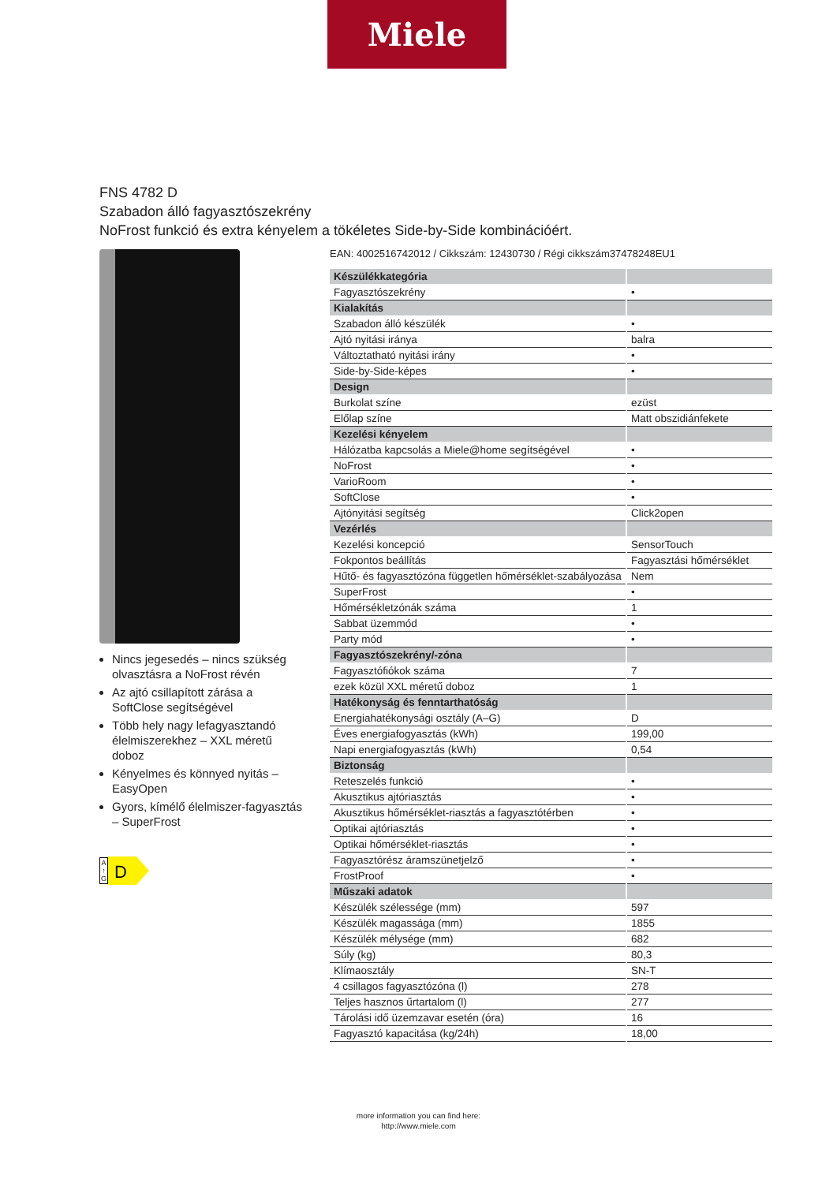Miele
FNS 4782 D
Szabadon álló fagyasztószekrény
NoFrost funkció és extra kényelem a tökéletes Side-by-Side kombinációért.
Nincs jegesedés – nincs szükség olvasztásra a NoFrost révén
Az ajtó csillapított zárása a SoftClose segítségével
Több hely nagy lefagyasztandó élelmiszerekhez – XXL méretű doboz
Kényelmes és könnyed nyitás – EasyOpen
Gyors, kímélő élelmiszer-fagyasztás – SuperFrost
A
↑
G
D
EAN: 4002516742012 / Cikkszám: 12430730 / Régi cikkszám37478248EU1
| Készülékkategória | |
| Fagyasztószekrény | • |
| Kialakítás | |
| Szabadon álló készülék | • |
| Ajtó nyitási iránya | balra |
| Változtatható nyitási irány | • |
| Side-by-Side-képes | • |
| Design | |
| Burkolat színe | ezüst |
| Előlap színe | Matt obszidiánfekete |
| Kezelési kényelem | |
| Hálózatba kapcsolás a Miele@home segítségével | • |
| NoFrost | • |
| VarioRoom | • |
| SoftClose | • |
| Ajtónyitási segítség | Click2open |
| Vezérlés | |
| Kezelési koncepció | SensorTouch |
| Fokpontos beállítás | Fagyasztási hőmérséklet |
| Hűtő- és fagyasztózóna független hőmérséklet-szabályozása | Nem |
| SuperFrost | • |
| Hőmérsékletzónák száma | 1 |
| Sabbat üzemmód | • |
| Party mód | • |
| Fagyasztószekrény/-zóna | |
| Fagyasztófiókok száma | 7 |
| ezek közül XXL méretű doboz | 1 |
| Hatékonyság és fenntarthatóság | |
| Energiahatékonysági osztály (A–G) | D |
| Éves energiafogyasztás (kWh) | 199,00 |
| Napi energiafogyasztás (kWh) | 0,54 |
| Biztonság | |
| Reteszelés funkció | • |
| Akusztikus ajtóriasztás | • |
| Akusztikus hőmérséklet-riasztás a fagyasztótérben | • |
| Optikai ajtóriasztás | • |
| Optikai hőmérséklet-riasztás | • |
| Fagyasztórész áramszünetjelző | • |
| FrostProof | • |
| Műszaki adatok | |
| Készülék szélessége (mm) | 597 |
| Készülék magassága (mm) | 1855 |
| Készülék mélysége (mm) | 682 |
| Súly (kg) | 80,3 |
| Klímaosztály | SN-T |
| 4 csillagos fagyasztózóna (l) | 278 |
| Teljes hasznos űrtartalom (l) | 277 |
| Tárolási idő üzemzavar esetén (óra) | 16 |
| Fagyasztó kapacitása (kg/24h) | 18,00 |
more information you can find here:
http://www.miele.com